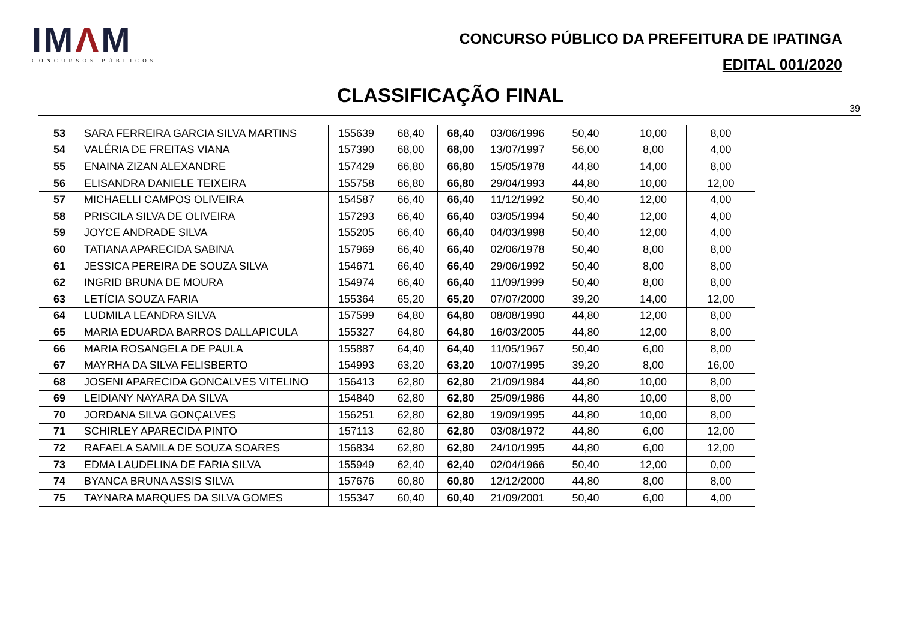IMΛM
CONCURSOS PÚBLICOS
CONCURSO PÚBLICO DA PREFEITURA DE IPATINGA
EDITAL 001/2020
CLASSIFICAÇÃO FINAL
39
| 53 | SARA FERREIRA GARCIA SILVA MARTINS | 155639 | 68,40 | 68,40 | 03/06/1996 | 50,40 | 10,00 | 8,00 |
| 54 | VALÉRIA DE FREITAS VIANA | 157390 | 68,00 | 68,00 | 13/07/1997 | 56,00 | 8,00 | 4,00 |
| 55 | ENAINA ZIZAN ALEXANDRE | 157429 | 66,80 | 66,80 | 15/05/1978 | 44,80 | 14,00 | 8,00 |
| 56 | ELISANDRA DANIELE TEIXEIRA | 155758 | 66,80 | 66,80 | 29/04/1993 | 44,80 | 10,00 | 12,00 |
| 57 | MICHAELLI CAMPOS OLIVEIRA | 154587 | 66,40 | 66,40 | 11/12/1992 | 50,40 | 12,00 | 4,00 |
| 58 | PRISCILA SILVA DE OLIVEIRA | 157293 | 66,40 | 66,40 | 03/05/1994 | 50,40 | 12,00 | 4,00 |
| 59 | JOYCE ANDRADE SILVA | 155205 | 66,40 | 66,40 | 04/03/1998 | 50,40 | 12,00 | 4,00 |
| 60 | TATIANA APARECIDA SABINA | 157969 | 66,40 | 66,40 | 02/06/1978 | 50,40 | 8,00 | 8,00 |
| 61 | JESSICA PEREIRA DE SOUZA SILVA | 154671 | 66,40 | 66,40 | 29/06/1992 | 50,40 | 8,00 | 8,00 |
| 62 | INGRID BRUNA DE MOURA | 154974 | 66,40 | 66,40 | 11/09/1999 | 50,40 | 8,00 | 8,00 |
| 63 | LETÍCIA SOUZA FARIA | 155364 | 65,20 | 65,20 | 07/07/2000 | 39,20 | 14,00 | 12,00 |
| 64 | LUDMILA LEANDRA SILVA | 157599 | 64,80 | 64,80 | 08/08/1990 | 44,80 | 12,00 | 8,00 |
| 65 | MARIA EDUARDA BARROS DALLAPICULA | 155327 | 64,80 | 64,80 | 16/03/2005 | 44,80 | 12,00 | 8,00 |
| 66 | MARIA ROSANGELA DE PAULA | 155887 | 64,40 | 64,40 | 11/05/1967 | 50,40 | 6,00 | 8,00 |
| 67 | MAYRHA DA SILVA FELISBERTO | 154993 | 63,20 | 63,20 | 10/07/1995 | 39,20 | 8,00 | 16,00 |
| 68 | JOSENI APARECIDA GONCALVES VITELINO | 156413 | 62,80 | 62,80 | 21/09/1984 | 44,80 | 10,00 | 8,00 |
| 69 | LEIDIANY NAYARA DA SILVA | 154840 | 62,80 | 62,80 | 25/09/1986 | 44,80 | 10,00 | 8,00 |
| 70 | JORDANA SILVA GONÇALVES | 156251 | 62,80 | 62,80 | 19/09/1995 | 44,80 | 10,00 | 8,00 |
| 71 | SCHIRLEY APARECIDA PINTO | 157113 | 62,80 | 62,80 | 03/08/1972 | 44,80 | 6,00 | 12,00 |
| 72 | RAFAELA SAMILA DE SOUZA SOARES | 156834 | 62,80 | 62,80 | 24/10/1995 | 44,80 | 6,00 | 12,00 |
| 73 | EDMA LAUDELINA DE FARIA SILVA | 155949 | 62,40 | 62,40 | 02/04/1966 | 50,40 | 12,00 | 0,00 |
| 74 | BYANCA BRUNA ASSIS SILVA | 157676 | 60,80 | 60,80 | 12/12/2000 | 44,80 | 8,00 | 8,00 |
| 75 | TAYNARA MARQUES DA SILVA GOMES | 155347 | 60,40 | 60,40 | 21/09/2001 | 50,40 | 6,00 | 4,00 |